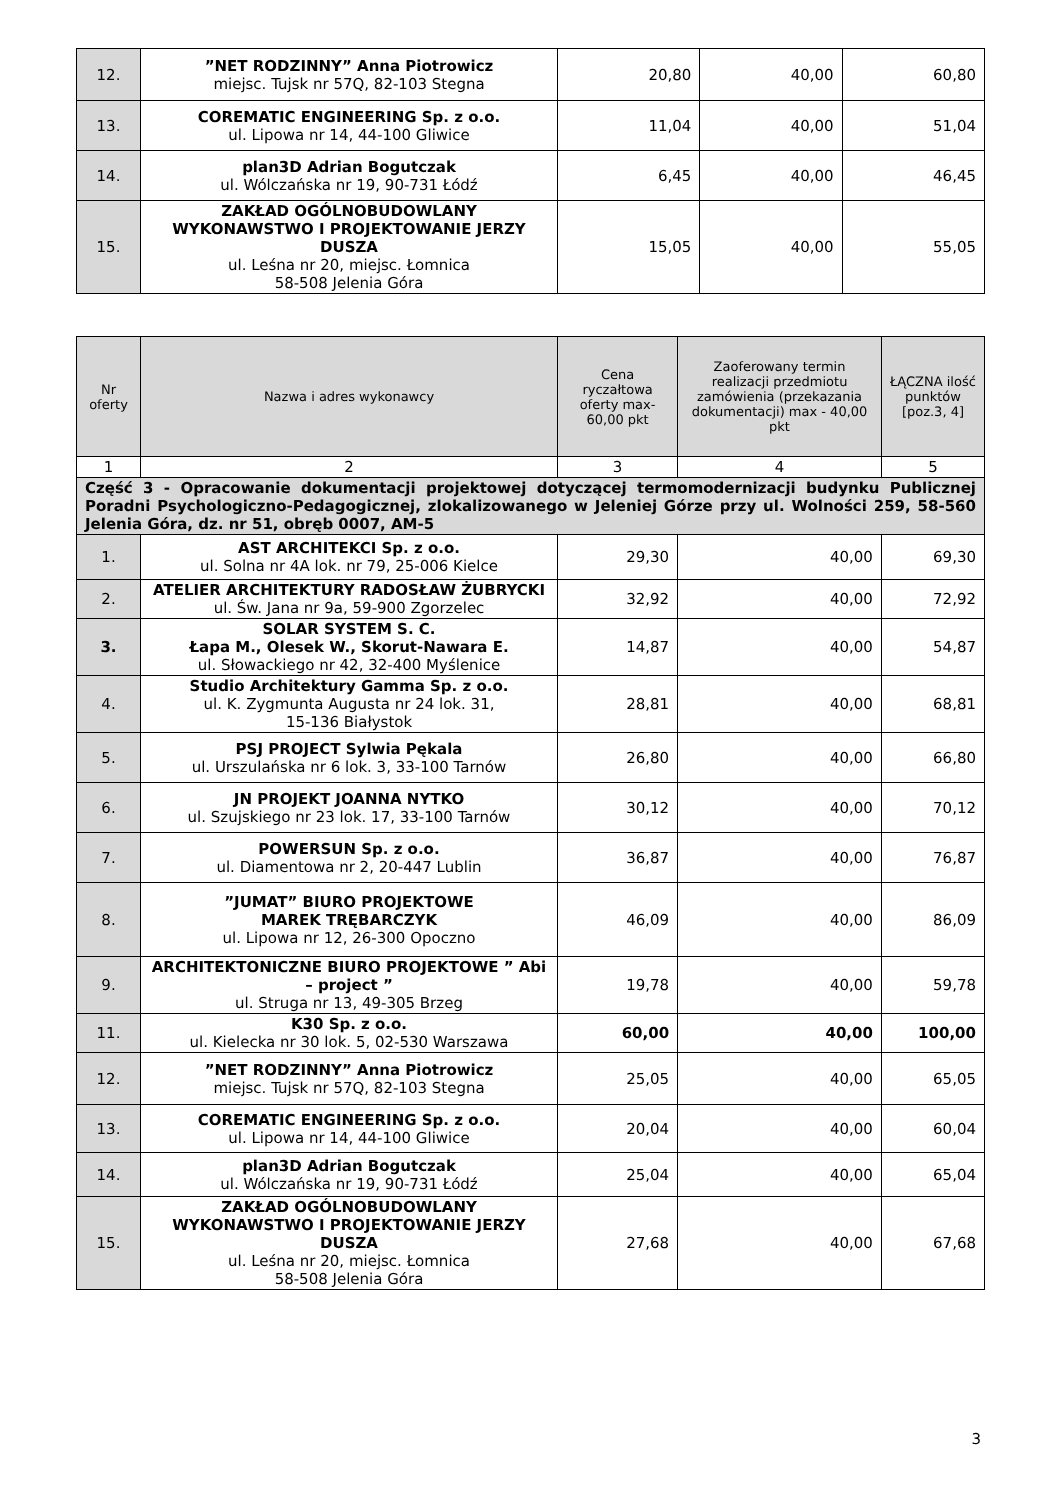| 12. | ”NET RODZINNY” Anna Piotrowicz miejsc. Tujsk nr 57Q, 82-103 Stegna | 20,80 | 40,00 | 60,80 |
| 13. | COREMATIC ENGINEERING Sp. z o.o. ul. Lipowa nr 14, 44-100 Gliwice | 11,04 | 40,00 | 51,04 |
| 14. | plan3D Adrian Bogutczak ul. Wólczańska nr 19, 90-731 Łódź | 6,45 | 40,00 | 46,45 |
| 15. | ZAKŁAD OGÓLNOBUDOWLANY WYKONAWSTWO I PROJEKTOWANIE JERZY DUSZA ul. Leśna nr 20, miejsc. Łomnica 58-508 Jelenia Góra | 15,05 | 40,00 | 55,05 |
| Nr oferty | Nazwa i adres wykonawcy | Cena ryczałtowa oferty max-60,00 pkt | Zaoferowany termin realizacji przedmiotu zamówienia (przekazania dokumentacji) max - 40,00 pkt | ŁĄCZNA ilość punktów [poz.3, 4] |
| --- | --- | --- | --- | --- |
| 1 | 2 | 3 | 4 | 5 |
| Część 3 - Opracowanie dokumentacji projektowej dotyczącej termomodernizacji budynku Publicznej Poradni Psychologiczno-Pedagogicznej, zlokalizowanego w Jeleniej Górze przy ul. Wolności 259, 58-560 Jelenia Góra, dz. nr 51, obręb 0007, AM-5 | | | | |
| 1. | AST ARCHITEKCI Sp. z o.o. ul. Solna nr 4A lok. nr 79, 25-006 Kielce | 29,30 | 40,00 | 69,30 |
| 2. | ATELIER ARCHITEKTURY RADOSŁAW ŻUBRYCKI ul. Św. Jana nr 9a, 59-900 Zgorzelec | 32,92 | 40,00 | 72,92 |
| 3. | SOLAR SYSTEM S. C. Łapa M., Olesek W., Skorut-Nawara E. ul. Słowackiego nr 42, 32-400 Myślenice | 14,87 | 40,00 | 54,87 |
| 4. | Studio Architektury Gamma Sp. z o.o. ul. K. Zygmunta Augusta nr 24 lok. 31, 15-136 Białystok | 28,81 | 40,00 | 68,81 |
| 5. | PSJ PROJECT Sylwia Pękala ul. Urszulańska nr 6 lok. 3, 33-100 Tarnów | 26,80 | 40,00 | 66,80 |
| 6. | JN PROJEKT JOANNA NYTKO ul. Szujskiego nr 23 lok. 17, 33-100 Tarnów | 30,12 | 40,00 | 70,12 |
| 7. | POWERSUN Sp. z o.o. ul. Diamentowa nr 2, 20-447 Lublin | 36,87 | 40,00 | 76,87 |
| 8. | ”JUMAT” BIURO PROJEKTOWE MAREK TRĘBARCZYK ul. Lipowa nr 12, 26-300 Opoczno | 46,09 | 40,00 | 86,09 |
| 9. | ARCHITEKTONICZNE BIURO PROJEKTOWE ” Abi – project ” ul. Struga nr 13, 49-305 Brzeg | 19,78 | 40,00 | 59,78 |
| 11. | K30 Sp. z o.o. ul. Kielecka nr 30 lok. 5, 02-530 Warszawa | 60,00 | 40,00 | 100,00 |
| 12. | ”NET RODZINNY” Anna Piotrowicz miejsc. Tujsk nr 57Q, 82-103 Stegna | 25,05 | 40,00 | 65,05 |
| 13. | COREMATIC ENGINEERING Sp. z o.o. ul. Lipowa nr 14, 44-100 Gliwice | 20,04 | 40,00 | 60,04 |
| 14. | plan3D Adrian Bogutczak ul. Wólczańska nr 19, 90-731 Łódź | 25,04 | 40,00 | 65,04 |
| 15. | ZAKŁAD OGÓLNOBUDOWLANY WYKONAWSTWO I PROJEKTOWANIE JERZY DUSZA ul. Leśna nr 20, miejsc. Łomnica 58-508 Jelenia Góra | 27,68 | 40,00 | 67,68 |
3